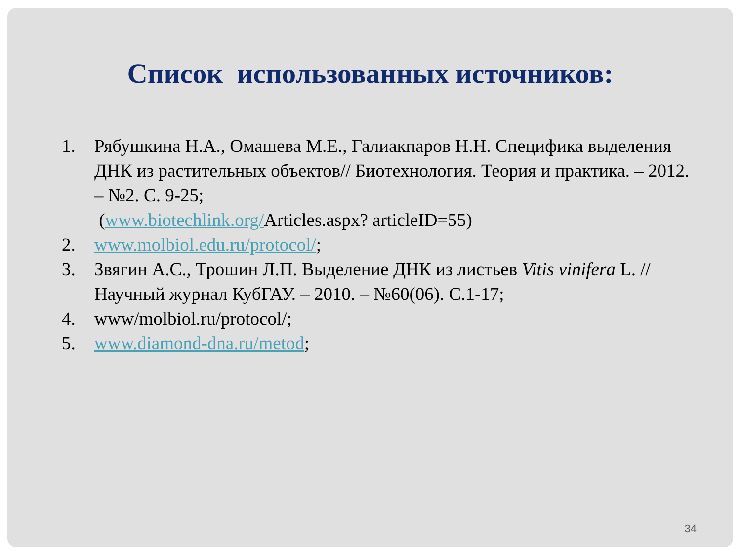Список использованных источников:
1. Рябушкина Н.А., Омашева М.Е., Галиакпаров Н.Н. Специфика выделения ДНК из растительных объектов// Биотехнология. Теория и практика. – 2012. – №2. С. 9-25;
(www.biotechlink.org/Articles.aspx? articleID=55)
2. www.molbiol.edu.ru/protocol/;
3. Звягин А.С., Трошин Л.П. Выделение ДНК из листьев Vitis vinifera L. // Научный журнал КубГАУ. – 2010. – №60(06). С.1-17;
4. www/molbiol.ru/protocol/;
5. www.diamond-dna.ru/metod;
34